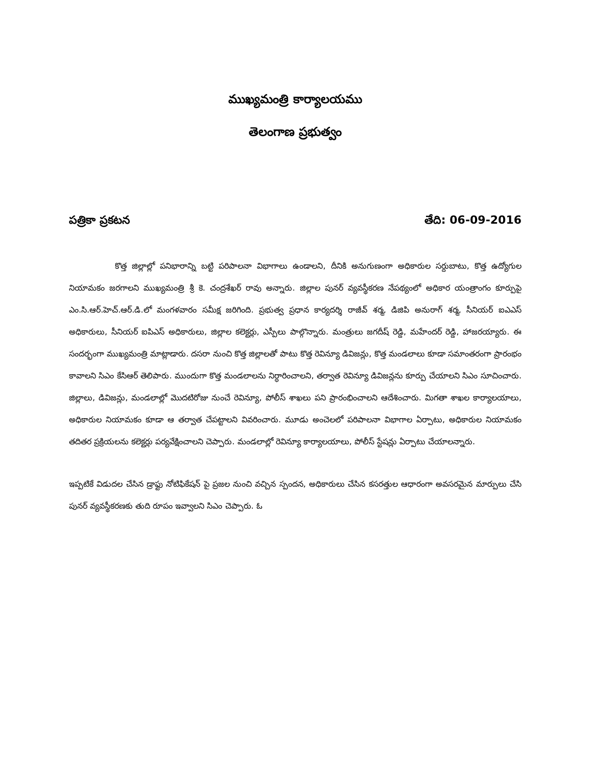ముఖ్యమంత్రి కార్యాలయము
తెలంగాణ ప్రభుత్వం
పత్రికా ప్రకటన తేది: 06-09-2016
కొత్త జిల్లాల్లో పనిభారాన్ని బట్టి పరిపాలనా విభాగాలు ఉండాలని, దీనికి అనుగుణంగా అధికారుల సర్దుబాటు, కొత్త ఉద్యోగుల నియామకం జరగాలని ముఖ్యమంత్రి శ్రీ కె. చంద్రశేఖర్ రావు అన్నారు. జిల్లాల పునర్ వ్యవస్థీకరణ నేపథ్యంలో అధికార యంత్రాంగం కూర్పుపై ఎం.సి.ఆర్.హెచ్.ఆర్.డి.లో మంగళవారం సమీక్ష జరిగింది. ప్రభుత్వ ప్రధాన కార్యదర్శి రాజీవ్ శర్మ, డిజిపి అనురాగ్ శర్మ, సీనియర్ ఐఎఎస్ అధికారులు, సీనియర్ ఐపిఎస్ అధికారులు, జిల్లాల కలెక్టర్లు, ఎస్పీలు పాల్గొన్నారు. మంత్రులు జగదీష్ రెడ్డి, మహేందర్ రెడ్డి, హాజరయ్యారు. ఈ సందర్భంగా ముఖ్యమంత్రి మాట్లాడారు. దసరా నుంచి కొత్త జిల్లాలతో పాటు కొత్త రెవిన్యూ డివిజన్లు, కొత్త మండలాలు కూడా సమాంతరంగా ప్రారంభం కావాలని సిఎం కేసిఆర్ తెలిపారు. ముందుగా కొత్త మండలాలను నిర్ధారించాలని, తర్వాత రెవిన్యూ డివిజన్లను కూర్పు చేయాలని సిఎం సూచించారు. జిల్లాలు, డివిజన్లు, మండలాల్లో మొదటిరోజు నుంచే రెవిన్యూ, పోలీస్ శాఖలు పని ప్రారంభించాలని ఆదేశించారు. మిగతా శాఖల కార్యాలయాలు, అధికారుల నియామకం కూడా ఆ తర్వాత చేపట్టాలని వివరించారు. మూడు అంచెలలో పరిపాలనా విభాగాల ఏర్పాటు, అధికారుల నియామకం తదితర ప్రక్రియలను కలెక్టర్లు పర్యవేక్షించాలని చెప్పారు. మండలాల్లో రెవిన్యూ కార్యాలయాలు, పోలీస్ స్టేషన్లు ఏర్పాటు చేయాలన్నారు.
ఇప్పటికే విడుదల చేసిన డ్రాఫ్టు నోటిఫికేషన్ పై ప్రజల నుంచి వచ్చిన స్పందన, అధికారులు చేసిన కసరత్తుల ఆధారంగా అవసరమైన మార్పులు చేసి పునర్ వ్యవస్థీకరణకు తుది రూపం ఇవ్వాలని సిఎం చెప్పారు. ఓ